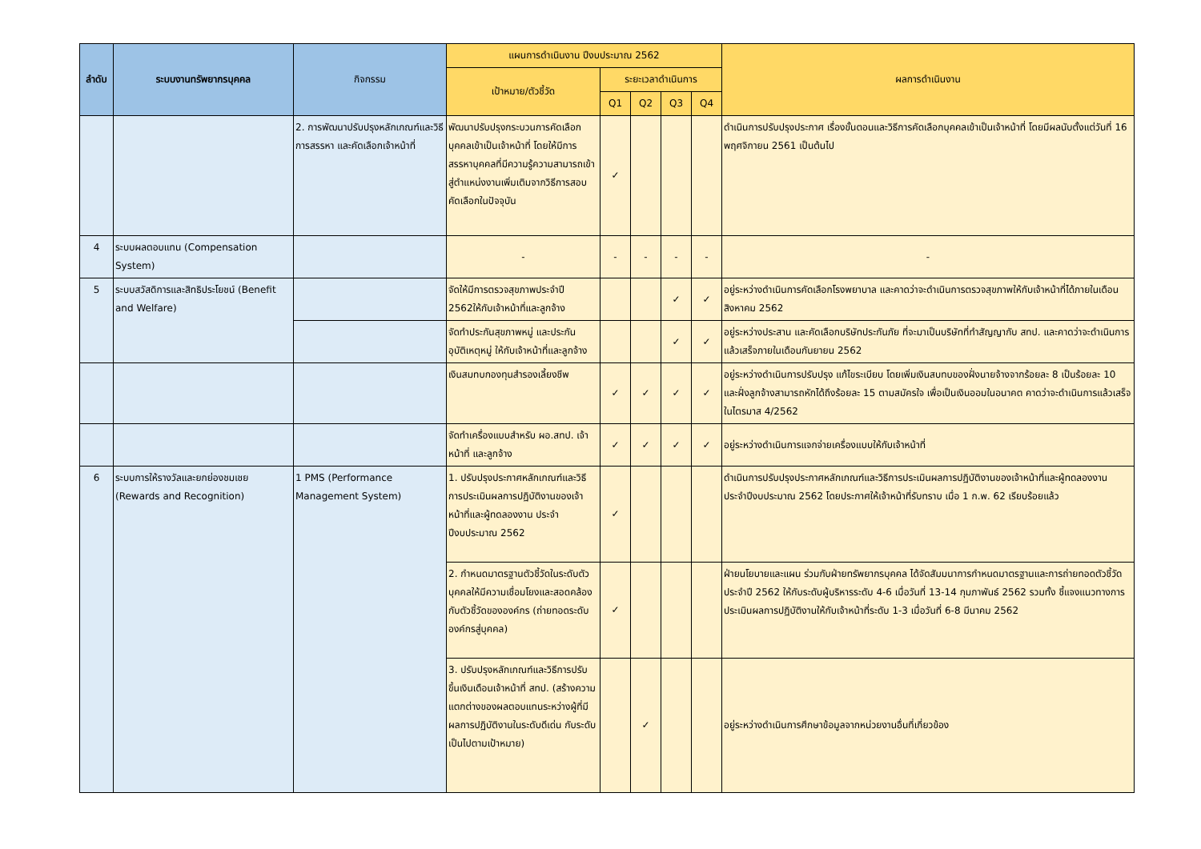| ลำดับ | ระบบงานทรัพยากรบุคคล | กิจกรรม | แผนการดำเนินงาน ปีงบประมาณ 2562 | | | | | ผลการดำเนินงาน |
| --- | --- | --- | --- | --- | --- | --- | --- | --- |
| | | | เป้าหมาย/ตัวชี้วัด | ระยะเวลาดำเนินการ | | | | |
| | | | | Q1 | Q2 | Q3 | Q4 | |
| | | 2. การพัฒนาปรับปรุงหลักเกณฑ์และวิธีการสรรหา และคัดเลือกเจ้าหน้าที่ | พัฒนาปรับปรุงกระบวนการคัดเลือกบุคคลเข้าเป็นเจ้าหน้าที่ โดยให้มีการสรรหาบุคคลที่มีความรู้ความสามารถเข้าสู่ตำแหน่งงานเพิ่มเติมจากวิธีการสอบคัดเลือกในปัจจุบัน | ✓ | | | | ดำเนินการปรับปรุงประกาศ เรื่องขั้นตอนและวิธีการคัดเลือกบุคคลเข้าเป็นเจ้าหน้าที่ โดยมีผลนับตั้งแต่วันที่ 16 พฤศจิกายน 2561 เป็นต้นไป |
| 4 | ระบบผลตอบแทน (Compensation System) | | - | - | - | - | - | - |
| 5 | ระบบสวัสดิการและสิทธิประโยชน์ (Benefit and Welfare) | | จัดให้มีการตรวจสุขภาพประจำปี 2562ให้กับเจ้าหน้าที่และลูกจ้าง | | | ✓ | ✓ | อยู่ระหว่างดำเนินการคัดเลือกโรงพยาบาล และคาดว่าจะดำเนินการตรวจสุขภาพให้กับเจ้าหน้าที่ได้ภายในเดือน สิงหาคม 2562 |
| | | | จัดทำประกันสุขภาพหมู่ และประกันอุบัติเหตุหมู่ ให้กับเจ้าหน้าที่และลูกจ้าง | | | ✓ | ✓ | อยู่ระหว่างประสาน และคัดเลือกบริษัทประกันภัย ที่จะมาเป็นบริษัทที่ทำสัญญากับ สทป. และคาดว่าจะดำเนินการแล้วเสร็จภายในเดือนกันยายน 2562 |
| | | | เงินสมทบกองทุนสำรองเลี้ยงชีพ | ✓ | ✓ | ✓ | ✓ | อยู่ระหว่างดำเนินการปรับปรุง แก้ไขระเบียบ โดยเพิ่มเงินสบทบของฝั่งนายจ้างจากร้อยละ 8 เป็นร้อยละ 10 และฝั่งลูกจ้างสามารถหักได้ถึงร้อยละ 15 ตามสมัครใจ เพื่อเป็นเงินออมในอนาคต คาดว่าจะดำเนินการแล้วเสร็จในไตรมาส 4/2562 |
| | | | จัดทำเครื่องแบบสำหรับ ผอ.สทป. เจ้าหน้าที่ และลูกจ้าง | ✓ | ✓ | ✓ | ✓ | อยู่ระหว่างดำเนินการแจกจ่ายเครื่องแบบให้กับเจ้าหน้าที่ |
| 6 | ระบบการให้รางวัลและยกย่องชมเชย (Rewards and Recognition) | 1 PMS (Performance Management System) | 1. ปรับปรุงประกาศหลักเกณฑ์และวิธีการประเมินผลการปฏิบัติงานของเจ้าหน้าที่และผู้ทดลองงาน ประจำปีงบประมาณ 2562 | ✓ | | | | ดำเนินการปรับปรุงประกาศหลักเกณฑ์และวิธีการประเมินผลการปฏิบัติงานของเจ้าหน้าที่และผู้ทดลองงาน ประจำปีงบประมาณ 2562 โดยประกาศให้เจ้าหน้าที่รับทราบ เมื่อ 1 ก.พ. 62 เรียบร้อยแล้ว |
| | | | 2. กำหนดมาตรฐานตัวชี้วัดในระดับตัวบุคคลให้มีความเชื่อมโยงและสอดคล้องกับตัวชี้วัดขององค์กร (ถ่ายทอดระดับองค์กรสู่บุคคล) | ✓ | | | | ฝ่ายนโยบายและแผน ร่วมกับฝ่ายทรัพยากรบุคคล ได้จัดสัมมนาการกำหนดมาตรฐานและการถ่ายทอดตัวชี้วัด ประจำปี 2562 ให้กับระดับผู้บริหารระดับ 4-6 เมื่อวันที่ 13-14 กุมภาพันธ์ 2562 รวมทั้ง ชี้แจงแนวทางการประเมินผลการปฏิบัติงานให้กับเจ้าหน้าที่ระดับ 1-3 เมื่อวันที่ 6-8 มีนาคม 2562 |
| | | | 3. ปรับปรุงหลักเกณฑ์และวิธีการปรับขึ้นเงินเดือนเจ้าหน้าที่ สทป. (สร้างความแตกต่างของผลตอบแทนระหว่างผู้ที่มีผลการปฏิบัติงานในระดับดีเด่น กับระดับเป็นไปตามเป้าหมาย) | | ✓ | | | อยู่ระหว่างดำเนินการศึกษาข้อมูลจากหน่วยงานอื่นที่เกี่ยวข้อง |